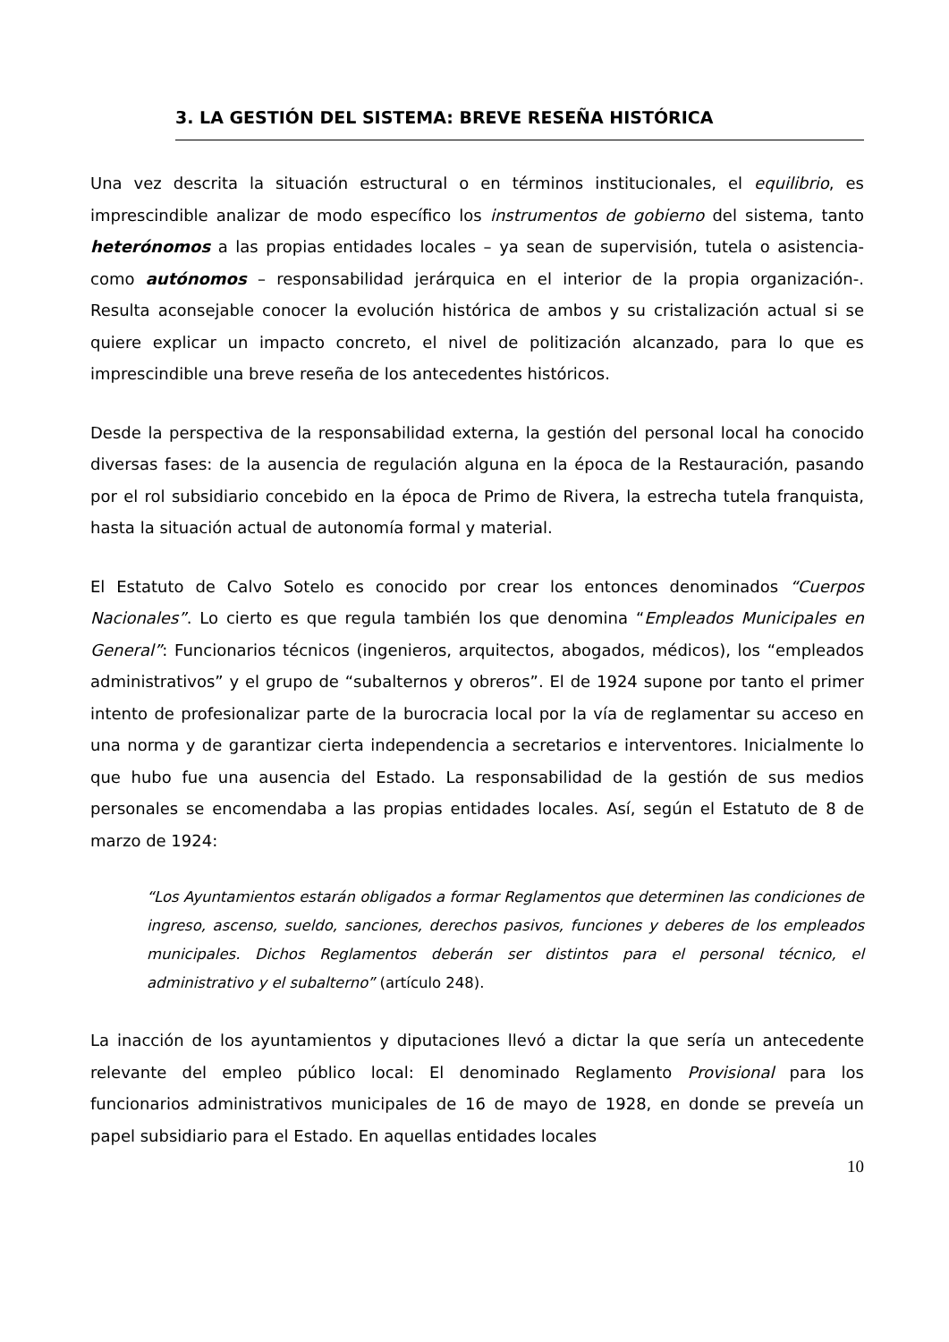3. LA GESTIÓN DEL SISTEMA: BREVE RESEÑA HISTÓRICA
Una vez descrita la situación estructural o en términos institucionales, el equilibrio, es imprescindible analizar de modo específico los instrumentos de gobierno del sistema, tanto heterónomos a las propias entidades locales – ya sean de supervisión, tutela o asistencia- como autónomos – responsabilidad jerárquica en el interior de la propia organización-. Resulta aconsejable conocer la evolución histórica de ambos y su cristalización actual si se quiere explicar un impacto concreto, el nivel de politización alcanzado, para lo que es imprescindible una breve reseña de los antecedentes históricos.
Desde la perspectiva de la responsabilidad externa, la gestión del personal local ha conocido diversas fases: de la ausencia de regulación alguna en la época de la Restauración, pasando por el rol subsidiario concebido en la época de Primo de Rivera, la estrecha tutela franquista, hasta la situación actual de autonomía formal y material.
El Estatuto de Calvo Sotelo es conocido por crear los entonces denominados “Cuerpos Nacionales”. Lo cierto es que regula también los que denomina “Empleados Municipales en General”: Funcionarios técnicos (ingenieros, arquitectos, abogados, médicos), los “empleados administrativos” y el grupo de “subalternos y obreros”. El de 1924 supone por tanto el primer intento de profesionalizar parte de la burocracia local por la vía de reglamentar su acceso en una norma y de garantizar cierta independencia a secretarios e interventores. Inicialmente lo que hubo fue una ausencia del Estado. La responsabilidad de la gestión de sus medios personales se encomendaba a las propias entidades locales. Así, según el Estatuto de 8 de marzo de 1924:
“Los Ayuntamientos estarán obligados a formar Reglamentos que determinen las condiciones de ingreso, ascenso, sueldo, sanciones, derechos pasivos, funciones y deberes de los empleados municipales. Dichos Reglamentos deberán ser distintos para el personal técnico, el administrativo y el subalterno” (artículo 248).
La inacción de los ayuntamientos y diputaciones llevó a dictar la que sería un antecedente relevante del empleo público local: El denominado Reglamento Provisional para los funcionarios administrativos municipales de 16 de mayo de 1928, en donde se preveía un papel subsidiario para el Estado. En aquellas entidades locales
10